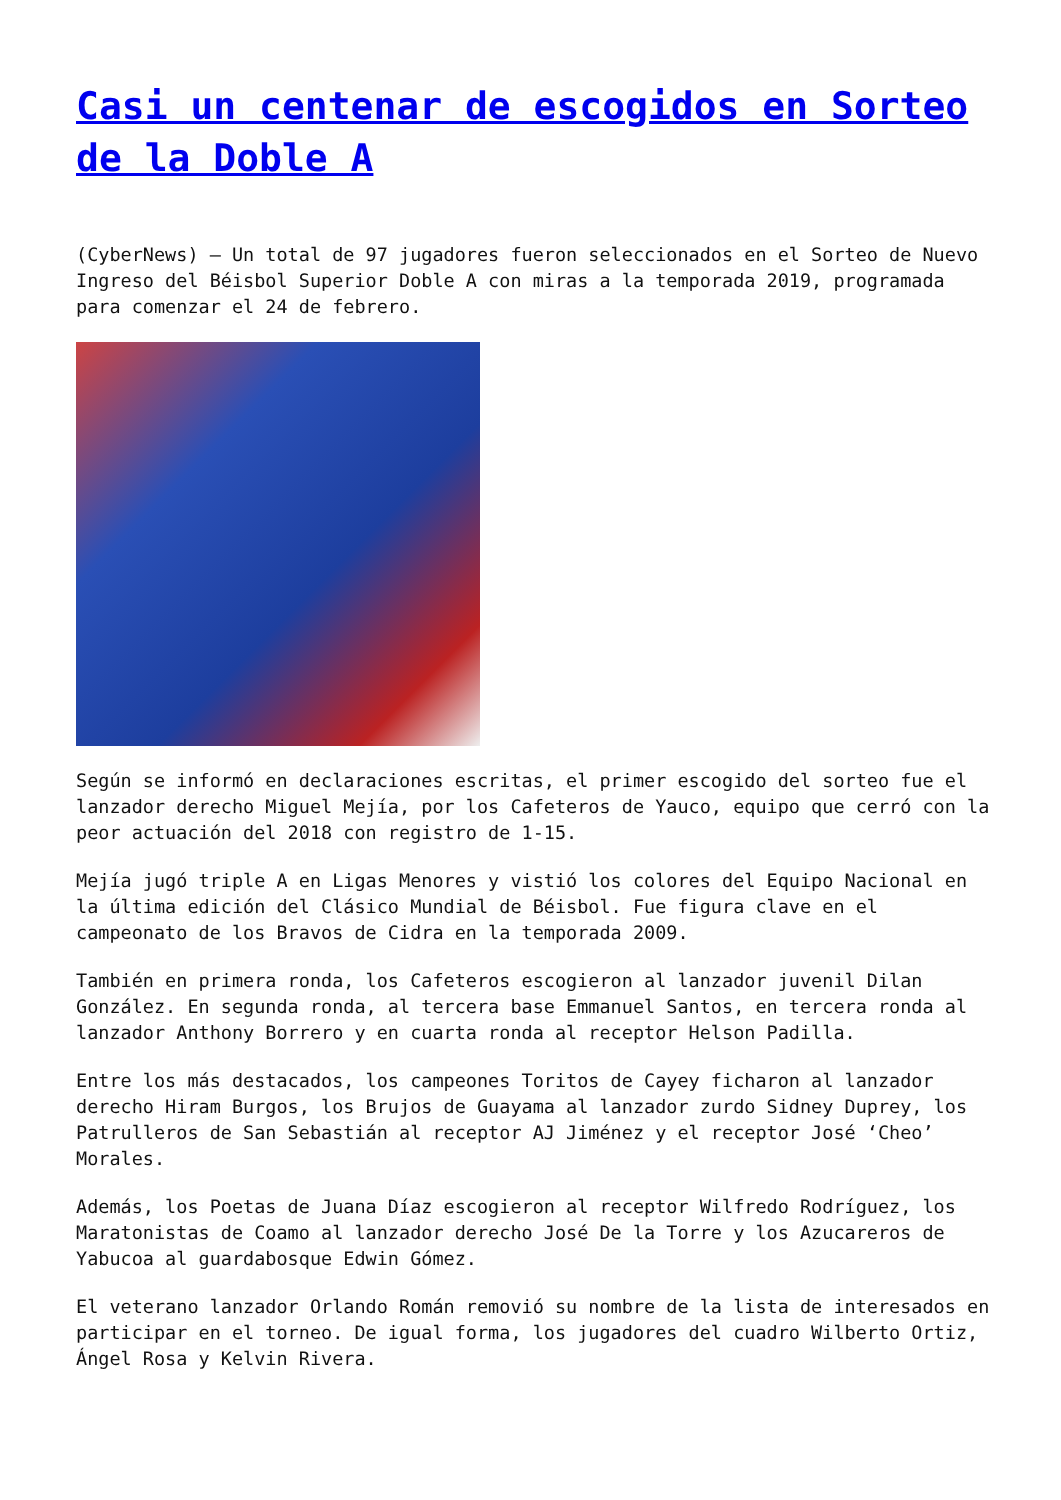Casi un centenar de escogidos en Sorteo de la Doble A
(CyberNews) – Un total de 97 jugadores fueron seleccionados en el Sorteo de Nuevo Ingreso del Béisbol Superior Doble A con miras a la temporada 2019, programada para comenzar el 24 de febrero.
Según se informó en declaraciones escritas, el primer escogido del sorteo fue el lanzador derecho Miguel Mejía, por los Cafeteros de Yauco, equipo que cerró con la peor actuación del 2018 con registro de 1-15.
Mejía jugó triple A en Ligas Menores y vistió los colores del Equipo Nacional en la última edición del Clásico Mundial de Béisbol. Fue figura clave en el campeonato de los Bravos de Cidra en la temporada 2009.
También en primera ronda, los Cafeteros escogieron al lanzador juvenil Dilan González. En segunda ronda, al tercera base Emmanuel Santos, en tercera ronda al lanzador Anthony Borrero y en cuarta ronda al receptor Helson Padilla.
Entre los más destacados, los campeones Toritos de Cayey ficharon al lanzador derecho Hiram Burgos, los Brujos de Guayama al lanzador zurdo Sidney Duprey, los Patrulleros de San Sebastián al receptor AJ Jiménez y el receptor José ‘Cheo’ Morales.
Además, los Poetas de Juana Díaz escogieron al receptor Wilfredo Rodríguez, los Maratonistas de Coamo al lanzador derecho José De la Torre y los Azucareros de Yabucoa al guardabosque Edwin Gómez.
El veterano lanzador Orlando Román removió su nombre de la lista de interesados en participar en el torneo. De igual forma, los jugadores del cuadro Wilberto Ortiz, Ángel Rosa y Kelvin Rivera.